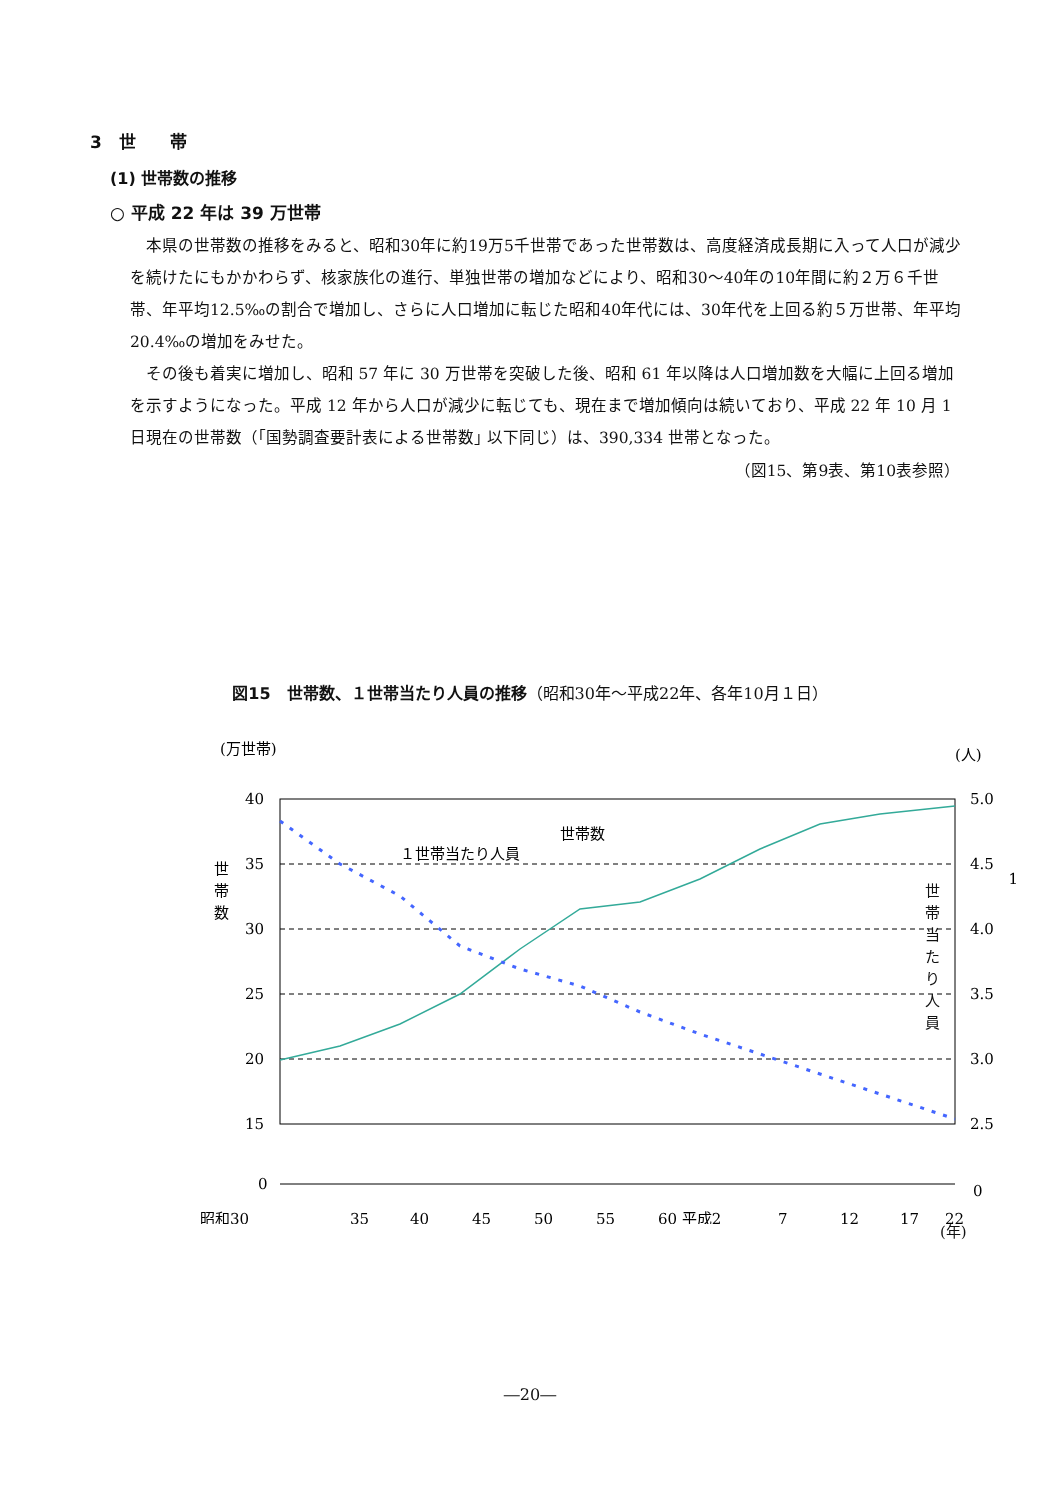3　世　　帯
(1) 世帯数の推移
○ 平成 22 年は 39 万世帯
本県の世帯数の推移をみると、昭和30年に約19万5千世帯であった世帯数は、高度経済成長期に入って人口が減少を続けたにもかかわらず、核家族化の進行、単独世帯の増加などにより、昭和30～40年の10年間に約２万６千世帯、年平均12.5‰の割合で増加し、さらに人口増加に転じた昭和40年代には、30年代を上回る約５万世帯、年平均20.4‰の増加をみせた。
その後も着実に増加し、昭和 57 年に 30 万世帯を突破した後、昭和 61 年以降は人口増加数を大幅に上回る増加を示すようになった。平成 12 年から人口が減少に転じても、現在まで増加傾向は続いており、平成 22 年 10 月 1 日現在の世帯数（｢国勢調査要計表による世帯数｣ 以下同じ）は、390,334 世帯となった。
（図15、第9表、第10表参照）
図15　世帯数、１世帯当たり人員の推移（昭和30年～平成22年、各年10月１日）
(万世帯)
(人)
40
35
30
25
20
15
0
5.0
4.5
4.0
3.5
3.0
2.5
0
世
帯
数
1
世帯数
１世帯当たり人員
昭和30
35
40
45
50
55
60 平成2
7
12
17
22
(年)
世
帯
当
た
り
人
員
―20―